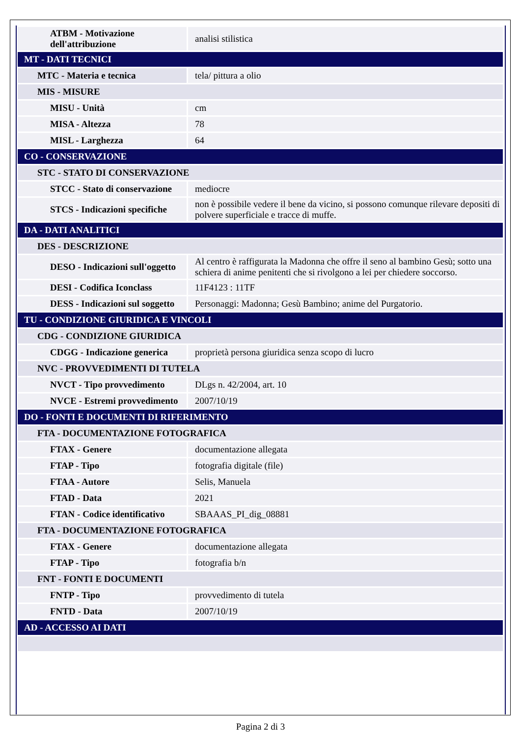| ATBM - Motivazione dell'attribuzione | analisi stilistica |
| MT - DATI TECNICI | |
| MTC - Materia e tecnica | tela/ pittura a olio |
| MIS - MISURE | |
| MISU - Unità | cm |
| MISA - Altezza | 78 |
| MISL - Larghezza | 64 |
| CO - CONSERVAZIONE | |
| STC - STATO DI CONSERVAZIONE | |
| STCC - Stato di conservazione | mediocre |
| STCS - Indicazioni specifiche | non è possibile vedere il bene da vicino, si possono comunque rilevare depositi di polvere superficiale e tracce di muffe. |
| DA - DATI ANALITICI | |
| DES - DESCRIZIONE | |
| DESO - Indicazioni sull'oggetto | Al centro è raffigurata la Madonna che offre il seno al bambino Gesù; sotto una schiera di anime penitenti che si rivolgono a lei per chiedere soccorso. |
| DESI - Codifica Iconclass | 11F4123 : 11TF |
| DESS - Indicazioni sul soggetto | Personaggi: Madonna; Gesù Bambino; anime del Purgatorio. |
| TU - CONDIZIONE GIURIDICA E VINCOLI | |
| CDG - CONDIZIONE GIURIDICA | |
| CDGG - Indicazione generica | proprietà persona giuridica senza scopo di lucro |
| NVC - PROVVEDIMENTI DI TUTELA | |
| NVCT - Tipo provvedimento | DLgs n. 42/2004, art. 10 |
| NVCE - Estremi provvedimento | 2007/10/19 |
| DO - FONTI E DOCUMENTI DI RIFERIMENTO | |
| FTA - DOCUMENTAZIONE FOTOGRAFICA | |
| FTAX - Genere | documentazione allegata |
| FTAP - Tipo | fotografia digitale (file) |
| FTAA - Autore | Selis, Manuela |
| FTAD - Data | 2021 |
| FTAN - Codice identificativo | SBAAAS_PI_dig_08881 |
| FTA - DOCUMENTAZIONE FOTOGRAFICA | |
| FTAX - Genere | documentazione allegata |
| FTAP - Tipo | fotografia b/n |
| FNT - FONTI E DOCUMENTI | |
| FNTP - Tipo | provvedimento di tutela |
| FNTD - Data | 2007/10/19 |
| AD - ACCESSO AI DATI | |
Pagina 2 di 3